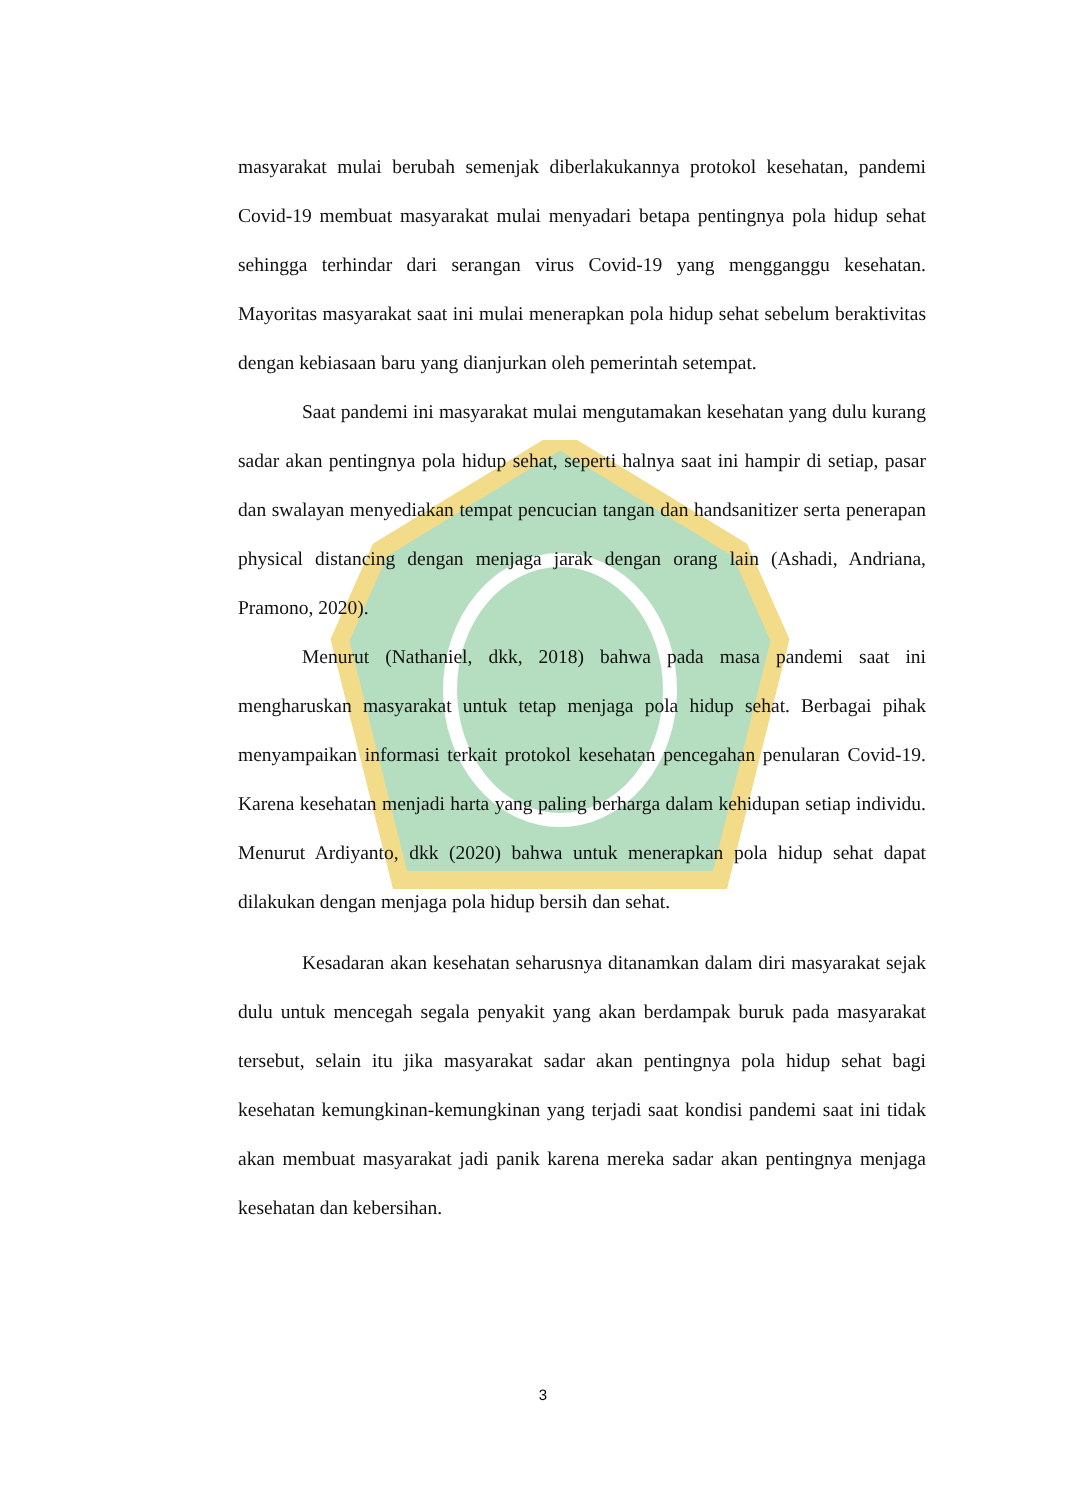masyarakat mulai berubah semenjak diberlakukannya protokol kesehatan, pandemi Covid-19 membuat masyarakat mulai menyadari betapa pentingnya pola hidup sehat sehingga terhindar dari serangan virus Covid-19 yang mengganggu kesehatan. Mayoritas masyarakat saat ini mulai menerapkan pola hidup sehat sebelum beraktivitas dengan kebiasaan baru yang dianjurkan oleh pemerintah setempat.
Saat pandemi ini masyarakat mulai mengutamakan kesehatan yang dulu kurang sadar akan pentingnya pola hidup sehat, seperti halnya saat ini hampir di setiap, pasar dan swalayan menyediakan tempat pencucian tangan dan handsanitizer serta penerapan physical distancing dengan menjaga jarak dengan orang lain (Ashadi, Andriana, Pramono, 2020).
Menurut (Nathaniel, dkk, 2018) bahwa pada masa pandemi saat ini mengharuskan masyarakat untuk tetap menjaga pola hidup sehat. Berbagai pihak menyampaikan informasi terkait protokol kesehatan pencegahan penularan Covid-19. Karena kesehatan menjadi harta yang paling berharga dalam kehidupan setiap individu. Menurut Ardiyanto, dkk (2020) bahwa untuk menerapkan pola hidup sehat dapat dilakukan dengan menjaga pola hidup bersih dan sehat.
Kesadaran akan kesehatan seharusnya ditanamkan dalam diri masyarakat sejak dulu untuk mencegah segala penyakit yang akan berdampak buruk pada masyarakat tersebut, selain itu jika masyarakat sadar akan pentingnya pola hidup sehat bagi kesehatan kemungkinan-kemungkinan yang terjadi saat kondisi pandemi saat ini tidak akan membuat masyarakat jadi panik karena mereka sadar akan pentingnya menjaga kesehatan dan kebersihan.
3